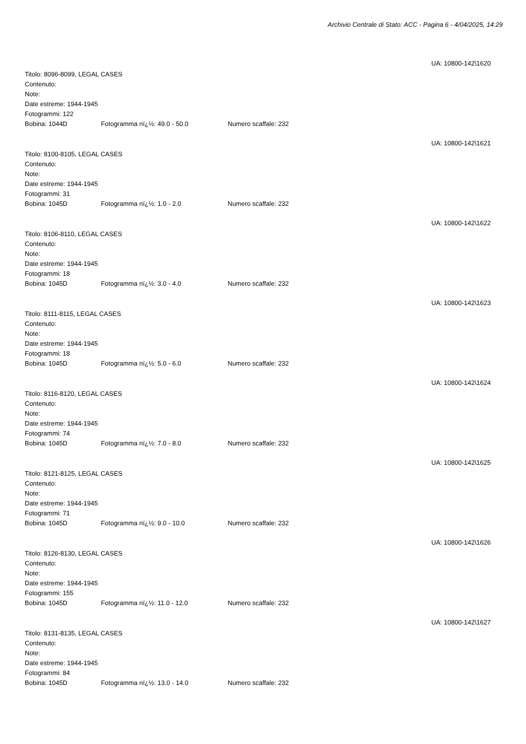Archivio Centrale di Stato: ACC - Pagina 6 - 4/04/2025, 14:29
UA: 10800-142\1620
Titolo: 8096-8099, LEGAL CASES
Contenuto:
Note:
Date estreme: 1944-1945
Fotogrammi: 122
Bobina: 1044D Fotogramma nï¿½: 49.0 - 50.0 Numero scaffale: 232
UA: 10800-142\1621
Titolo: 8100-8105, LEGAL CASES
Contenuto:
Note:
Date estreme: 1944-1945
Fotogrammi: 31
Bobina: 1045D Fotogramma nï¿½: 1.0 - 2.0 Numero scaffale: 232
UA: 10800-142\1622
Titolo: 8106-8110, LEGAL CASES
Contenuto:
Note:
Date estreme: 1944-1945
Fotogrammi: 18
Bobina: 1045D Fotogramma nï¿½: 3.0 - 4.0 Numero scaffale: 232
UA: 10800-142\1623
Titolo: 8111-8115, LEGAL CASES
Contenuto:
Note:
Date estreme: 1944-1945
Fotogrammi: 18
Bobina: 1045D Fotogramma nï¿½: 5.0 - 6.0 Numero scaffale: 232
UA: 10800-142\1624
Titolo: 8116-8120, LEGAL CASES
Contenuto:
Note:
Date estreme: 1944-1945
Fotogrammi: 74
Bobina: 1045D Fotogramma nï¿½: 7.0 - 8.0 Numero scaffale: 232
UA: 10800-142\1625
Titolo: 8121-8125, LEGAL CASES
Contenuto:
Note:
Date estreme: 1944-1945
Fotogrammi: 71
Bobina: 1045D Fotogramma nï¿½: 9.0 - 10.0 Numero scaffale: 232
UA: 10800-142\1626
Titolo: 8126-8130, LEGAL CASES
Contenuto:
Note:
Date estreme: 1944-1945
Fotogrammi: 155
Bobina: 1045D Fotogramma nï¿½: 11.0 - 12.0 Numero scaffale: 232
UA: 10800-142\1627
Titolo: 8131-8135, LEGAL CASES
Contenuto:
Note:
Date estreme: 1944-1945
Fotogrammi: 84
Bobina: 1045D Fotogramma nï¿½: 13.0 - 14.0 Numero scaffale: 232